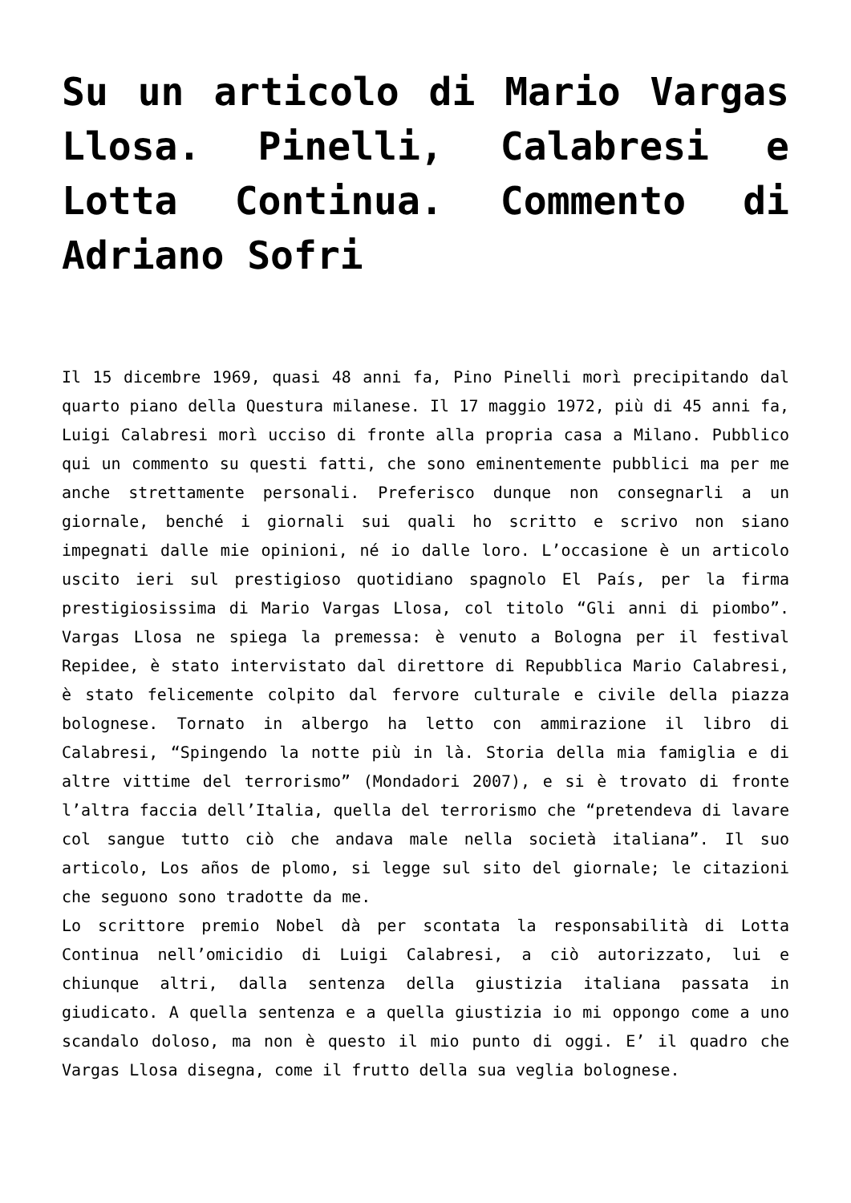Su un articolo di Mario Vargas Llosa. Pinelli, Calabresi e Lotta Continua. Commento di Adriano Sofri
Il 15 dicembre 1969, quasi 48 anni fa, Pino Pinelli morì precipitando dal quarto piano della Questura milanese. Il 17 maggio 1972, più di 45 anni fa, Luigi Calabresi morì ucciso di fronte alla propria casa a Milano. Pubblico qui un commento su questi fatti, che sono eminentemente pubblici ma per me anche strettamente personali. Preferisco dunque non consegnarli a un giornale, benché i giornali sui quali ho scritto e scrivo non siano impegnati dalle mie opinioni, né io dalle loro. L’occasione è un articolo uscito ieri sul prestigioso quotidiano spagnolo El País, per la firma prestigiosissima di Mario Vargas Llosa, col titolo “Gli anni di piombo”. Vargas Llosa ne spiega la premessa: è venuto a Bologna per il festival Repidee, è stato intervistato dal direttore di Repubblica Mario Calabresi, è stato felicemente colpito dal fervore culturale e civile della piazza bolognese. Tornato in albergo ha letto con ammirazione il libro di Calabresi, “Spingendo la notte più in là. Storia della mia famiglia e di altre vittime del terrorismo” (Mondadori 2007), e si è trovato di fronte l’altra faccia dell’Italia, quella del terrorismo che “pretendeva di lavare col sangue tutto ciò che andava male nella società italiana”. Il suo articolo, Los años de plomo, si legge sul sito del giornale; le citazioni che seguono sono tradotte da me.
Lo scrittore premio Nobel dà per scontata la responsabilità di Lotta Continua nell’omicidio di Luigi Calabresi, a ciò autorizzato, lui e chiunque altri, dalla sentenza della giustizia italiana passata in giudicato. A quella sentenza e a quella giustizia io mi oppongo come a uno scandalo doloso, ma non è questo il mio punto di oggi. E’ il quadro che Vargas Llosa disegna, come il frutto della sua veglia bolognese.